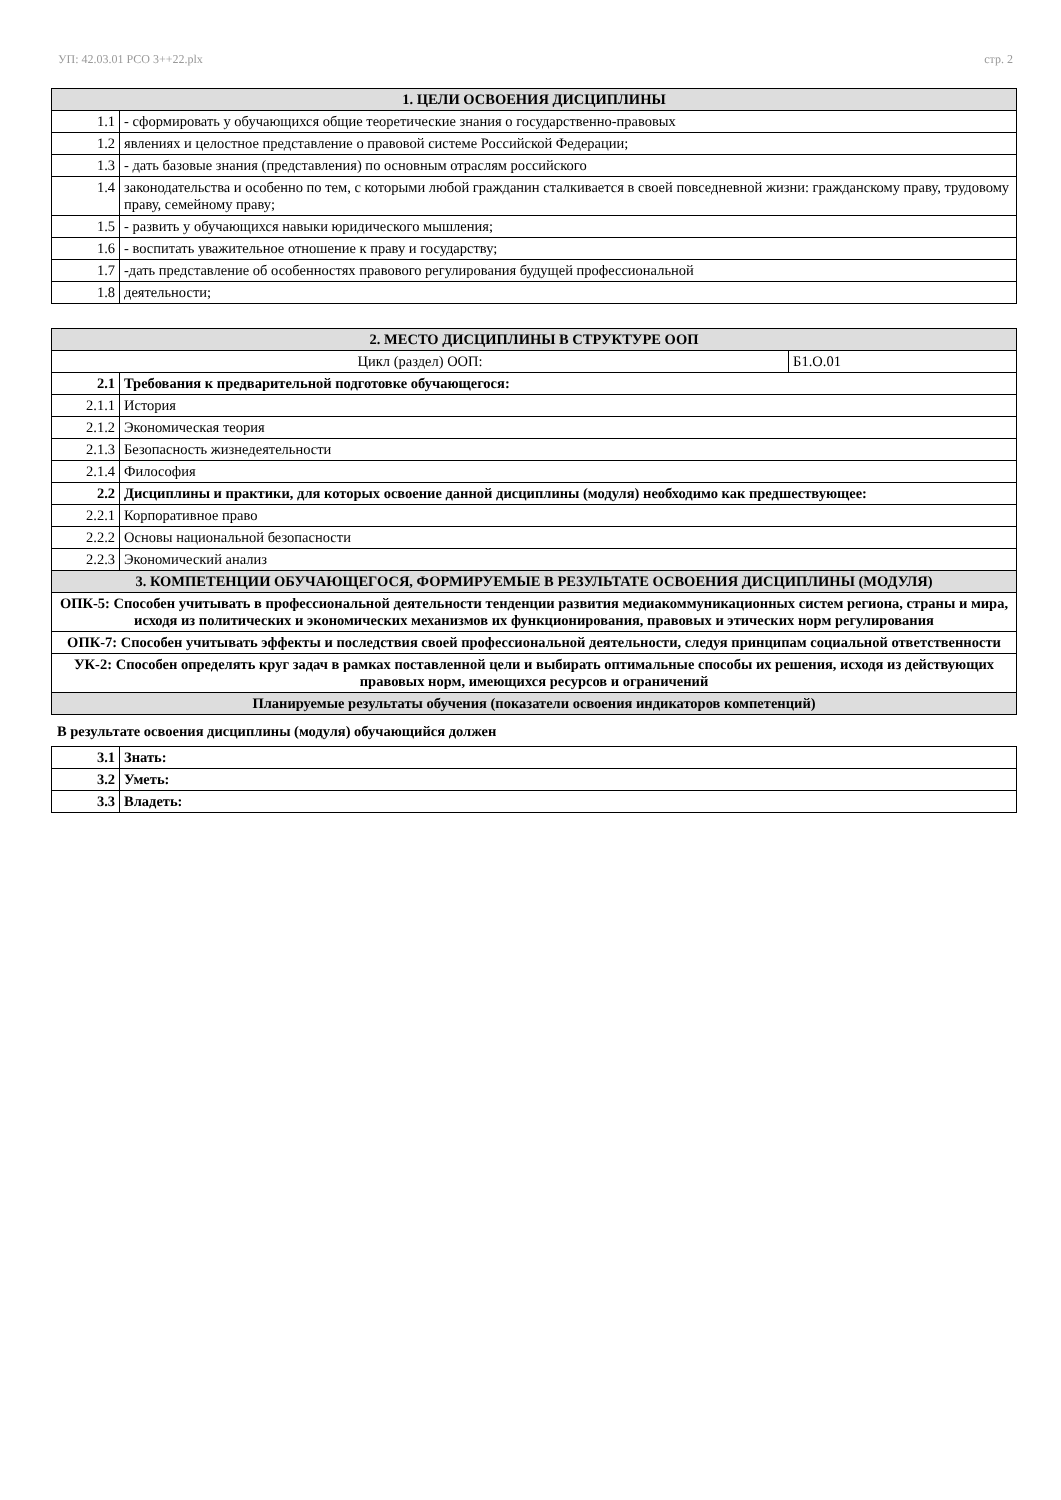УП: 42.03.01 РСО 3++22.plx стр. 2
| 1. ЦЕЛИ ОСВОЕНИЯ ДИСЦИПЛИНЫ | |
| --- | --- |
| 1.1 | - сформировать у обучающихся общие теоретические знания о государственно-правовых |
| 1.2 | явлениях и целостное представление о правовой системе Российской Федерации; |
| 1.3 | - дать базовые знания (представления) по основным отраслям российского |
| 1.4 | законодательства и особенно по тем, с которыми любой гражданин сталкивается в своей повседневной жизни: гражданскому праву, трудовому праву, семейному праву; |
| 1.5 | - развить у обучающихся навыки юридического мышления; |
| 1.6 | - воспитать уважительное отношение к праву и государству; |
| 1.7 | -дать представление об особенностях правового регулирования будущей профессиональной |
| 1.8 | деятельности; |
| 2. МЕСТО ДИСЦИПЛИНЫ В СТРУКТУРЕ ООП | | |
| --- | --- | --- |
| Цикл (раздел) ООП: | | Б1.О.01 |
| 2.1 | Требования к предварительной подготовке обучающегося: | |
| 2.1.1 | История | |
| 2.1.2 | Экономическая теория | |
| 2.1.3 | Безопасность жизнедеятельности | |
| 2.1.4 | Философия | |
| 2.2 | Дисциплины и практики, для которых освоение данной дисциплины (модуля) необходимо как предшествующее: | |
| 2.2.1 | Корпоративное право | |
| 2.2.2 | Основы национальной безопасности | |
| 2.2.3 | Экономический анализ | |
| 3. КОМПЕТЕНЦИИ ОБУЧАЮЩЕГОСЯ, ФОРМИРУЕМЫЕ В РЕЗУЛЬТАТЕ ОСВОЕНИЯ ДИСЦИПЛИНЫ (МОДУЛЯ) | | |
| ОПК-5: Способен учитывать в профессиональной деятельности тенденции развития медиакоммуникационных систем региона, страны и мира, исходя из политических и экономических механизмов их функционирования, правовых и этических норм регулирования | | |
| ОПК-7: Способен учитывать эффекты и последствия своей профессиональной деятельности, следуя принципам социальной ответственности | | |
| УК-2: Способен определять круг задач в рамках поставленной цели и выбирать оптимальные способы их решения, исходя из действующих правовых норм, имеющихся ресурсов и ограничений | | |
| Планируемые результаты обучения (показатели освоения индикаторов компетенций) | | |
В результате освоения дисциплины (модуля) обучающийся должен
| 3.1 | Знать: |
| 3.2 | Уметь: |
| 3.3 | Владеть: |